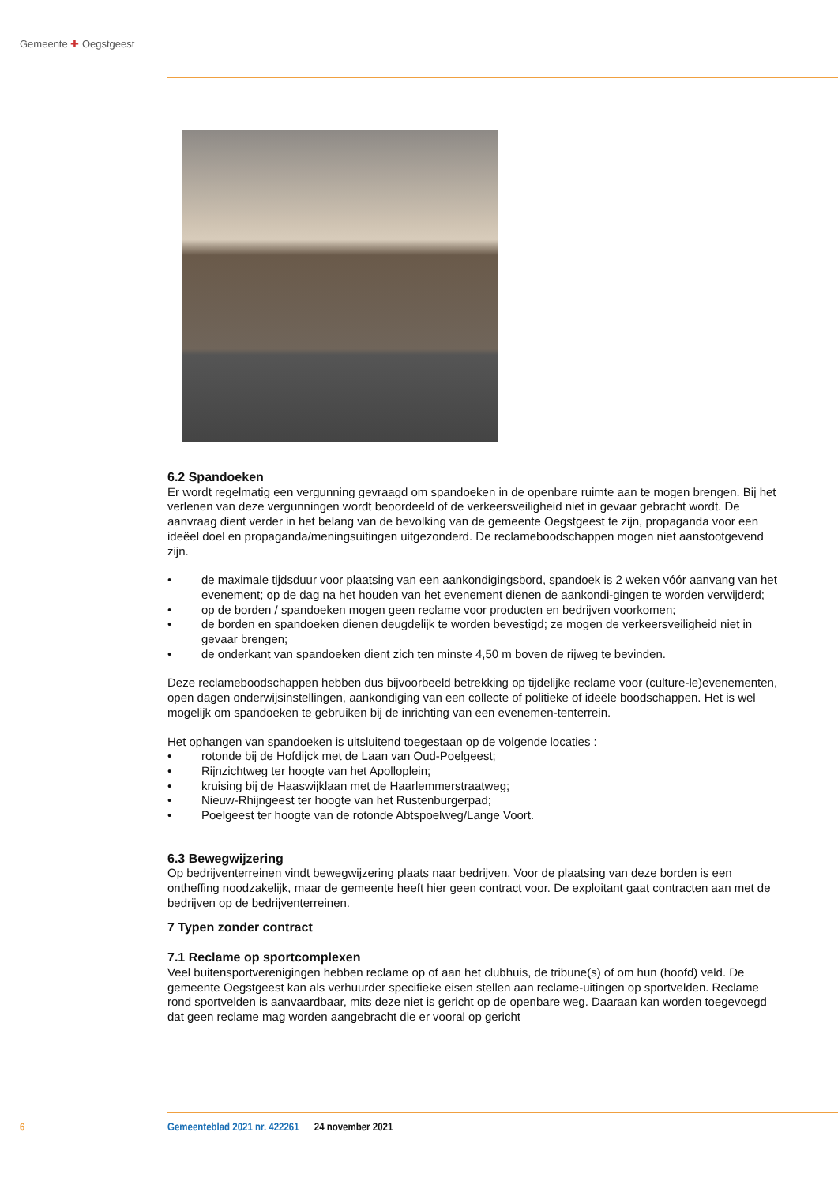Gemeente ✚ Oegstgeest
6.2 Spandoeken
Er wordt regelmatig een vergunning gevraagd om spandoeken in de openbare ruimte aan te mogen brengen. Bij het verlenen van deze vergunningen wordt beoordeeld of de verkeersveiligheid niet in gevaar gebracht wordt. De aanvraag dient verder in het belang van de bevolking van de gemeente Oegstgeest te zijn, propaganda voor een ideëel doel en propaganda/meningsuitingen uitgezonderd. De reclameboodschappen mogen niet aanstootgevend zijn.
• de maximale tijdsduur voor plaatsing van een aankondigingsbord, spandoek is 2 weken vóór aanvang van het evenement; op de dag na het houden van het evenement dienen de aankondi-gingen te worden verwijderd;
• op de borden / spandoeken mogen geen reclame voor producten en bedrijven voorkomen;
• de borden en spandoeken dienen deugdelijk te worden bevestigd; ze mogen de verkeersveiligheid niet in gevaar brengen;
• de onderkant van spandoeken dient zich ten minste 4,50 m boven de rijweg te bevinden.
Deze reclameboodschappen hebben dus bijvoorbeeld betrekking op tijdelijke reclame voor (culture-le)evenementen, open dagen onderwijsinstellingen, aankondiging van een collecte of politieke of ideële boodschappen. Het is wel mogelijk om spandoeken te gebruiken bij de inrichting van een evenemen-tenterrein.
Het ophangen van spandoeken is uitsluitend toegestaan op de volgende locaties :
• rotonde bij de Hofdijck met de Laan van Oud-Poelgeest;
• Rijnzichtweg ter hoogte van het Apolloplein;
• kruising bij de Haaswijklaan met de Haarlemmerstraatweg;
• Nieuw-Rhijngeest ter hoogte van het Rustenburgerpad;
• Poelgeest ter hoogte van de rotonde Abtspoelweg/Lange Voort.
6.3 Bewegwijzering
Op bedrijventerreinen vindt bewegwijzering plaats naar bedrijven. Voor de plaatsing van deze borden is een ontheffing noodzakelijk, maar de gemeente heeft hier geen contract voor. De exploitant gaat contracten aan met de bedrijven op de bedrijventerreinen.
7 Typen zonder contract
7.1 Reclame op sportcomplexen
Veel buitensportverenigingen hebben reclame op of aan het clubhuis, de tribune(s) of om hun (hoofd) veld. De gemeente Oegstgeest kan als verhuurder specifieke eisen stellen aan reclame-uitingen op sportvelden. Reclame rond sportvelden is aanvaardbaar, mits deze niet is gericht op de openbare weg. Daaraan kan worden toegevoegd dat geen reclame mag worden aangebracht die er vooral op gericht
6 Gemeenteblad 2021 nr. 422261 24 november 2021